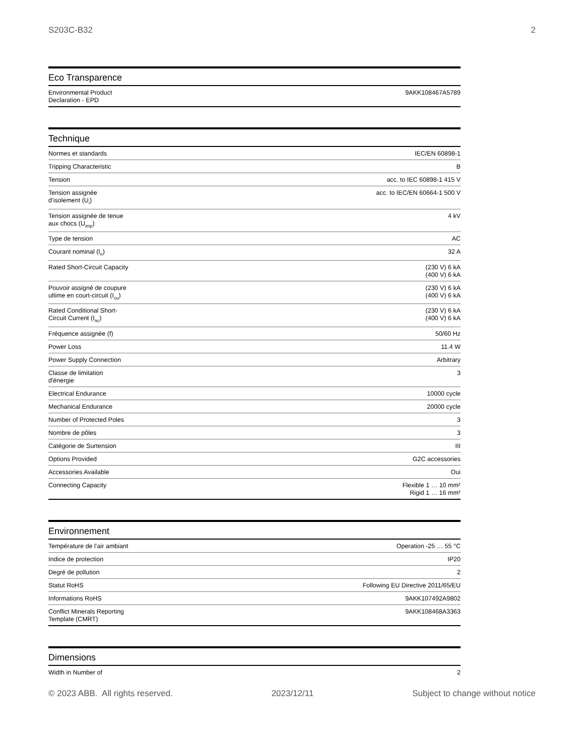S203C-B32 2
Eco Transparence
| Environmental Product Declaration - EPD | 9AKK108467A5789 |
Technique
| Normes et standards | IEC/EN 60898-1 |
| Tripping Characteristic | B |
| Tension | acc. to IEC 60898-1 415 V |
| Tension assignée d’isolement (U<sub>i</sub>) | acc. to IEC/EN 60664-1 500 V |
| Tension assignée de tenue aux chocs (U<sub>imp</sub>) | 4 kV |
| Type de tension | AC |
| Courant nominal (I<sub>n</sub>) | 32 A |
| Rated Short-Circuit Capacity | (230 V) 6 kA (400 V) 6 kA |
| Pouvoir assigné de coupure ultime en court-circuit (I<sub>cu</sub>) | (230 V) 6 kA (400 V) 6 kA |
| Rated Conditional Short-Circuit Current (I<sub>nc</sub>) | (230 V) 6 kA (400 V) 6 kA |
| Fréquence assignée (f) | 50/60 Hz |
| Power Loss | 11.4 W |
| Power Supply Connection | Arbitrary |
| Classe de limitation d'énergie | 3 |
| Electrical Endurance | 10000 cycle |
| Mechanical Endurance | 20000 cycle |
| Number of Protected Poles | 3 |
| Nombre de pôles | 3 |
| Catégorie de Surtension | III |
| Options Provided | G2C accessories |
| Accessories Available | Oui |
| Connecting Capacity | Flexible 1 … 10 mm² Rigid 1 … 16 mm² |
Environnement
| Température de l’air ambiant | Operation -25 … 55 °C |
| Indice de protection | IP20 |
| Degré de pollution | 2 |
| Statut RoHS | Following EU Directive 2011/65/EU |
| Informations RoHS | 9AKK107492A9802 |
| Conflict Minerals Reporting Template (CMRT) | 9AKK108468A3363 |
Dimensions
| Width in Number of | 2 |
© 2023 ABB. All rights reserved. 2023/12/11 Subject to change without notice